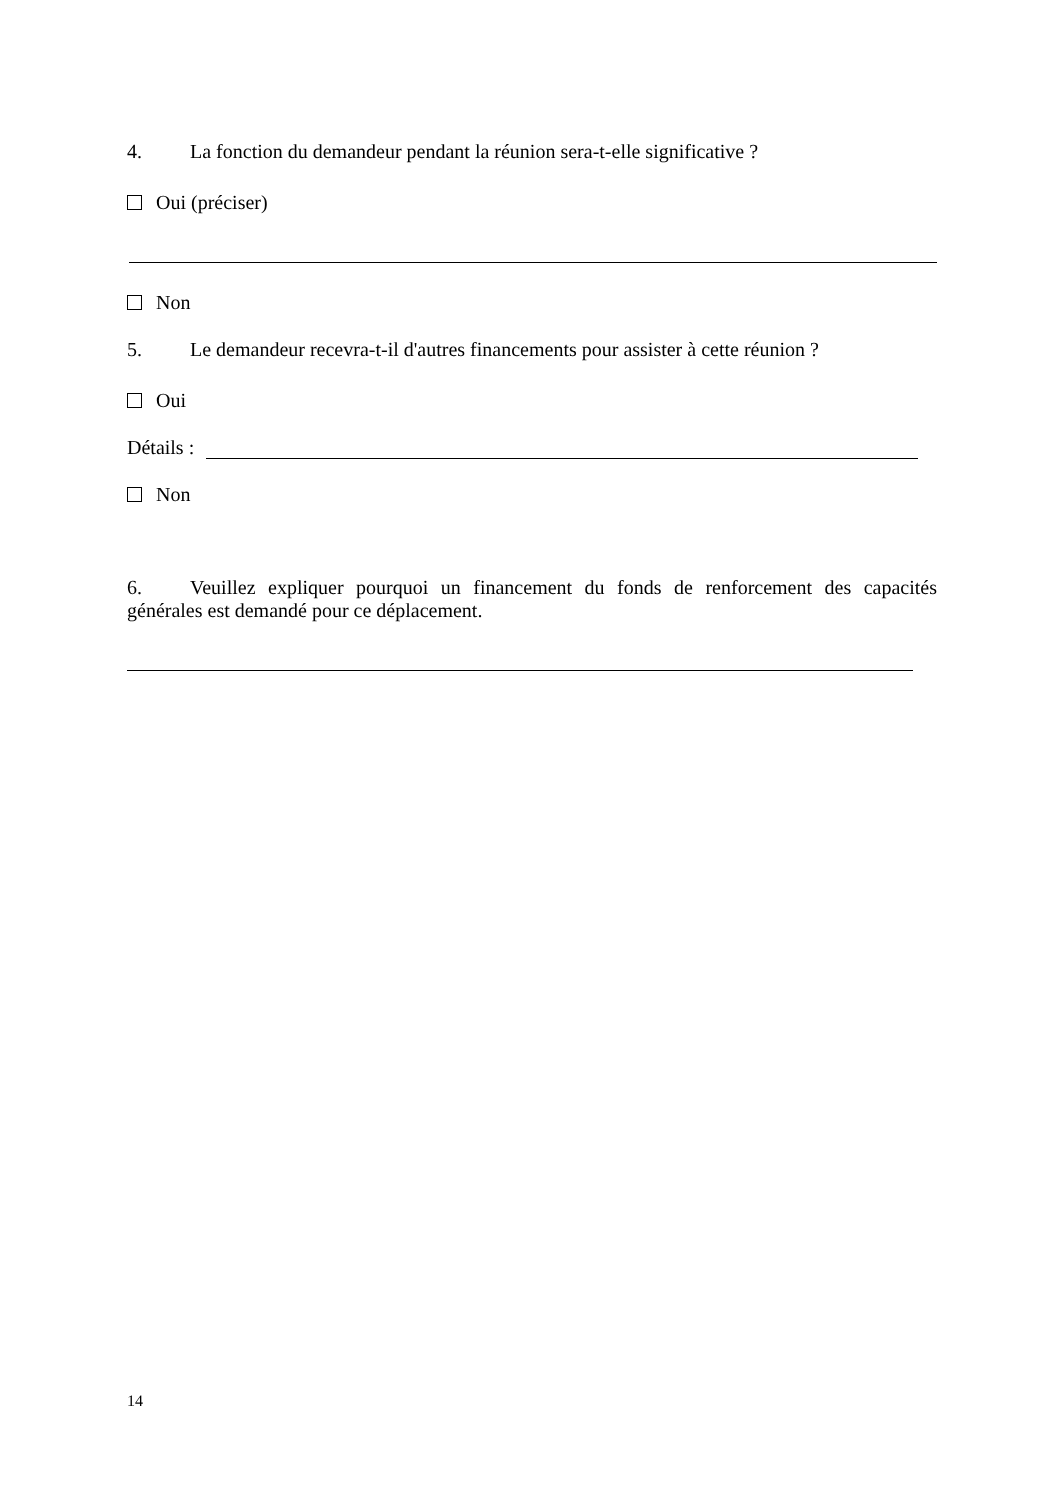4. La fonction du demandeur pendant la réunion sera-t-elle significative ?
Oui (préciser)
Non
5. Le demandeur recevra-t-il d'autres financements pour assister à cette réunion ?
Oui
Détails :
Non
6. Veuillez expliquer pourquoi un financement du fonds de renforcement des capacités générales est demandé pour ce déplacement.
14